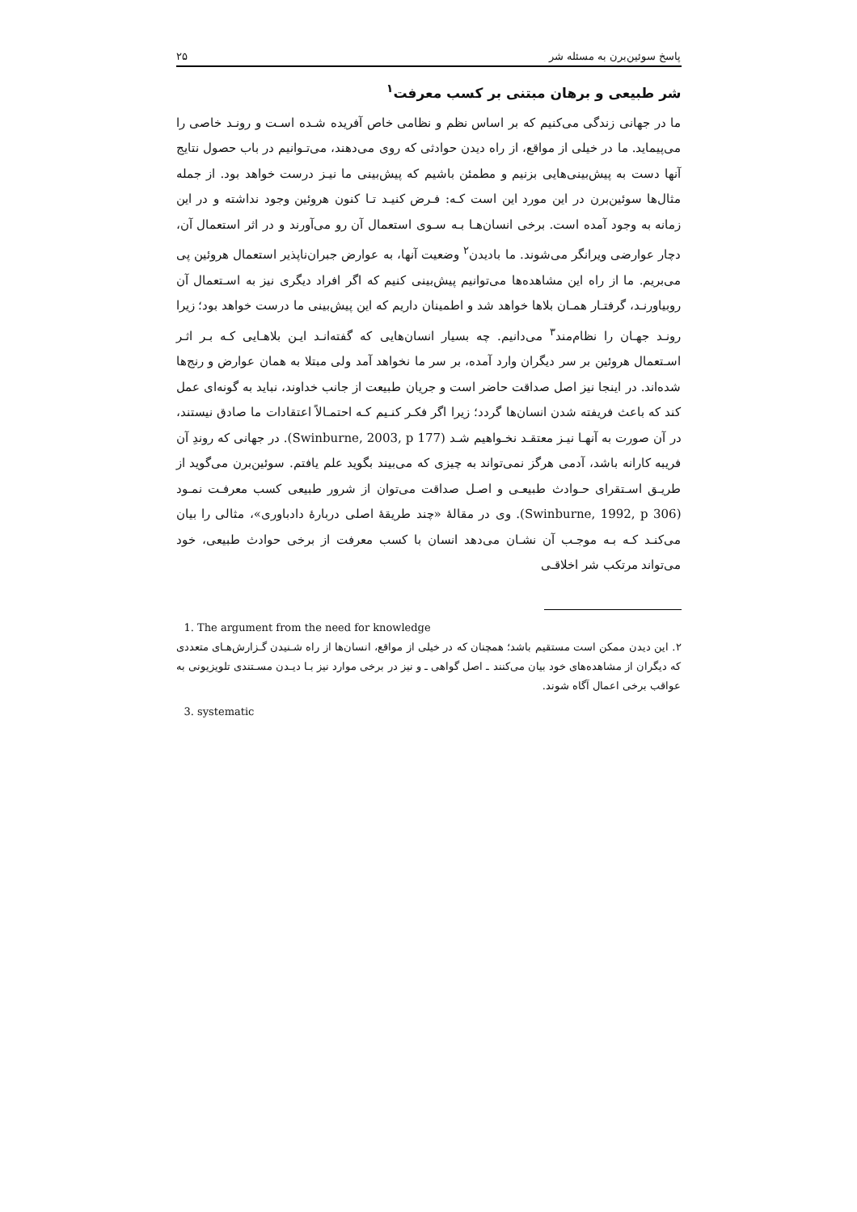پاسخ سوئین‌برن به مسئله شر ۲۵
شر طبیعی و برهان مبتنی بر کسب معرفت<sup>۱</sup>
ما در جهانی زندگی می‌کنیم که بر اساس نظم و نظامی خاص آفریده شـده اسـت و رونـد خاصی را می‌پیماید. ما در خیلی از مواقع، از راه دیدن حوادثی که روی می‌دهند، می‌تـوانیم در باب حصول نتایج آنها دست به پیش‌بینی‌هایی بزنیم و مطمئن باشیم که پیش‌بینی ما نیـز درست خواهد بود. از جمله مثال‌ها سوئین‌برن در این مورد این است کـه: فـرض کنیـد تـا کنون هروئین وجود نداشته و در این زمانه به وجود آمده است. برخی انسان‌هـا بـه سـوی استعمال آن رو می‌آورند و در اثر استعمال آن، دچار عوارضی ویرانگر می‌شوند. ما بادیدن<sup>۲</sup> وضعیت آنها، به عوارض جبران‌ناپذیر استعمال هروئین پی می‌بریم. ما از راه این مشاهده‌ها می‌توانیم پیش‌بینی کنیم که اگر افراد دیگری نیز به اسـتعمال آن روبیاورنـد، گرفتـار همـان بلاها خواهد شد و اطمینان داریم که این پیش‌بینی ما درست خواهد بود؛ زیرا رونـد جهـان را نظام‌مند<sup>۳</sup> می‌دانیم. چه بسیار انسان‌هایی که گفته‌انـد ایـن بلاهـایی کـه بـر اثـر اسـتعمال هروئین بر سر دیگران وارد آمده، بر سر ما نخواهد آمد ولی مبتلا به همان عوارض و رنج‌ها شده‌اند. در اینجا نیز اصل صداقت حاضر است و جریان طبیعت از جانب خداوند، نباید به گونه‌ای عمل کند که باعث فریفته شدن انسان‌ها گردد؛ زیرا اگر فکـر کنـیم کـه احتمـالاً اعتقادات ما صادق نیستند، در آن صورت به آنهـا نیـز معتقـد نخـواهیم شـد (Swinburne, 2003, p 177). در جهانی که روندِ آن فریبه کارانه باشد، آدمی هرگز نمی‌تواند به چیزی که می‌بیند بگوید علم یافتم. سوئین‌برن می‌گوید از طریـق اسـتقرای حـوادث طبیعـی و اصـل صداقت می‌توان از شرور طبیعی کسب معرفـت نمـود (Swinburne, 1992, p 306). وی در مقالهٔ «چند طریقهٔ اصلی دربارهٔ دادباوری»، مثالی را بیان می‌کنـد کـه بـه موجـب آن نشـان می‌دهد انسان با کسب معرفت از برخی حوادث طبیعی، خود می‌تواند مرتکب شر اخلاقـی
1. The argument from the need for knowledge
۲. این دیدن ممکن است مستقیم باشد؛ همچنان که در خیلی از مواقع، انسان‌ها از راه شـنیدن گـزارش‌هـای متعددی که دیگران از مشاهده‌های خود بیان می‌کنند ـ اصل گواهی ـ و نیز در برخی موارد نیز بـا دیـدن مسـتندی تلویزیونی به عواقب برخی اعمال آگاه شوند.
3. systematic